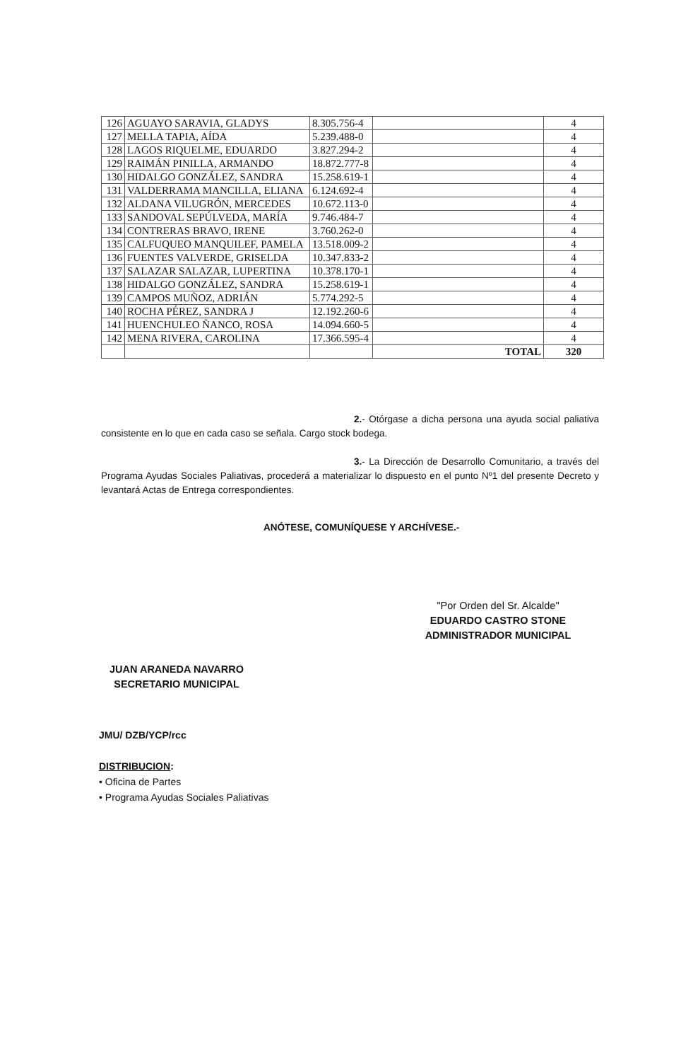| 126 | AGUAYO SARAVIA, GLADYS | 8.305.756-4 | | 4 |
| 127 | MELLA TAPIA, AÍDA | 5.239.488-0 | | 4 |
| 128 | LAGOS RIQUELME, EDUARDO | 3.827.294-2 | | 4 |
| 129 | RAIMÁN PINILLA, ARMANDO | 18.872.777-8 | | 4 |
| 130 | HIDALGO GONZÁLEZ, SANDRA | 15.258.619-1 | | 4 |
| 131 | VALDERRAMA MANCILLA, ELIANA | 6.124.692-4 | | 4 |
| 132 | ALDANA VILUGRÓN, MERCEDES | 10.672.113-0 | | 4 |
| 133 | SANDOVAL SEPÚLVEDA, MARÍA | 9.746.484-7 | | 4 |
| 134 | CONTRERAS BRAVO, IRENE | 3.760.262-0 | | 4 |
| 135 | CALFUQUEO MANQUILEF, PAMELA | 13.518.009-2 | | 4 |
| 136 | FUENTES VALVERDE, GRISELDA | 10.347.833-2 | | 4 |
| 137 | SALAZAR SALAZAR, LUPERTINA | 10.378.170-1 | | 4 |
| 138 | HIDALGO GONZÁLEZ, SANDRA | 15.258.619-1 | | 4 |
| 139 | CAMPOS MUÑOZ, ADRIÁN | 5.774.292-5 | | 4 |
| 140 | ROCHA PÉREZ, SANDRA J | 12.192.260-6 | | 4 |
| 141 | HUENCHULEO ÑANCO, ROSA | 14.094.660-5 | | 4 |
| 142 | MENA RIVERA, CAROLINA | 17.366.595-4 | | 4 |
| | | | TOTAL | 320 |
2.- Otórgase a dicha persona una ayuda social paliativa consistente en lo que en cada caso se señala. Cargo stock bodega.
3.- La Dirección de Desarrollo Comunitario, a través del Programa Ayudas Sociales Paliativas, procederá a materializar lo dispuesto en el punto Nº1 del presente Decreto y levantará Actas de Entrega correspondientes.
ANÓTESE, COMUNÍQUESE Y ARCHÍVESE.-
"Por Orden del Sr. Alcalde"
EDUARDO CASTRO STONE
ADMINISTRADOR MUNICIPAL
JUAN ARANEDA NAVARRO
SECRETARIO MUNICIPAL
JMU/ DZB/YCP/rcc
DISTRIBUCION:
• Oficina de Partes
• Programa Ayudas Sociales Paliativas